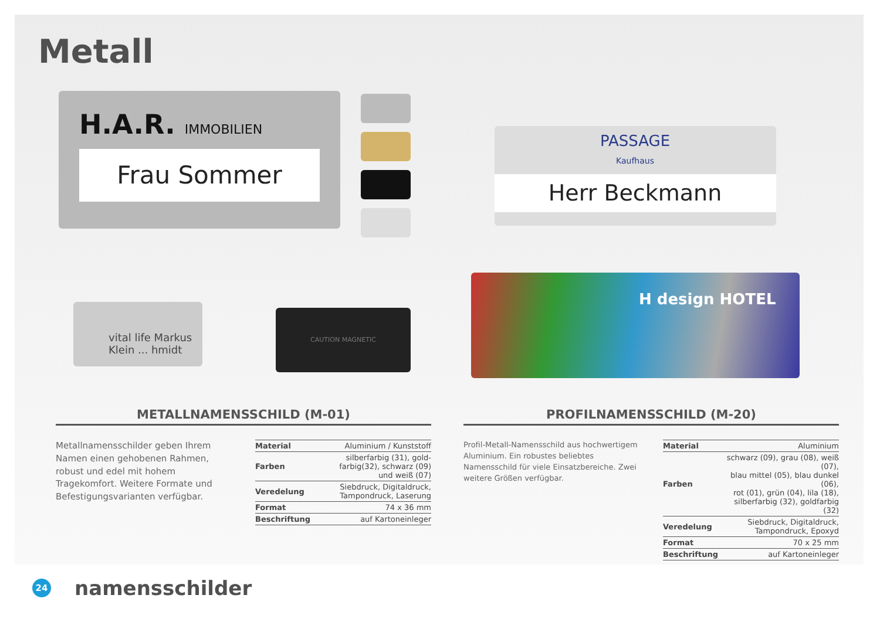Metall
H.A.R. IMMOBILIEN
Frau Sommer
vital life Markus Klein ... hmidt
CAUTION MAGNETIC
PASSAGE
Kaufhaus
Herr Beckmann
H design HOTEL
METALLNAMENSSCHILD (M-01)
Metallnamensschilder geben Ihrem Namen einen gehobenen Rahmen, robust und edel mit hohem Tragekomfort. Weitere Formate und Befestigungsvarianten verfügbar.
| Material | Aluminium / Kunststoff |
| Farben | silberfarbig (31), gold- farbig(32), schwarz (09) und weiß (07) |
| Veredelung | Siebdruck, Digitaldruck, Tampondruck, Laserung |
| Format | 74 x 36 mm |
| Beschriftung | auf Kartoneinleger |
PROFILNAMENSSCHILD (M-20)
Profil-Metall-Namensschild aus hochwertigem Aluminium. Ein robustes beliebtes Namensschild für viele Einsatzbereiche. Zwei weitere Größen verfügbar.
| Material | Aluminium |
| Farben | schwarz (09), grau (08), weiß (07), blau mittel (05), blau dunkel (06), rot (01), grün (04), lila (18), silberfarbig (32), goldfarbig (32) |
| Veredelung | Siebdruck, Digitaldruck, Tampondruck, Epoxyd |
| Format | 70 x 25 mm |
| Beschriftung | auf Kartoneinleger |
24
namensschilder